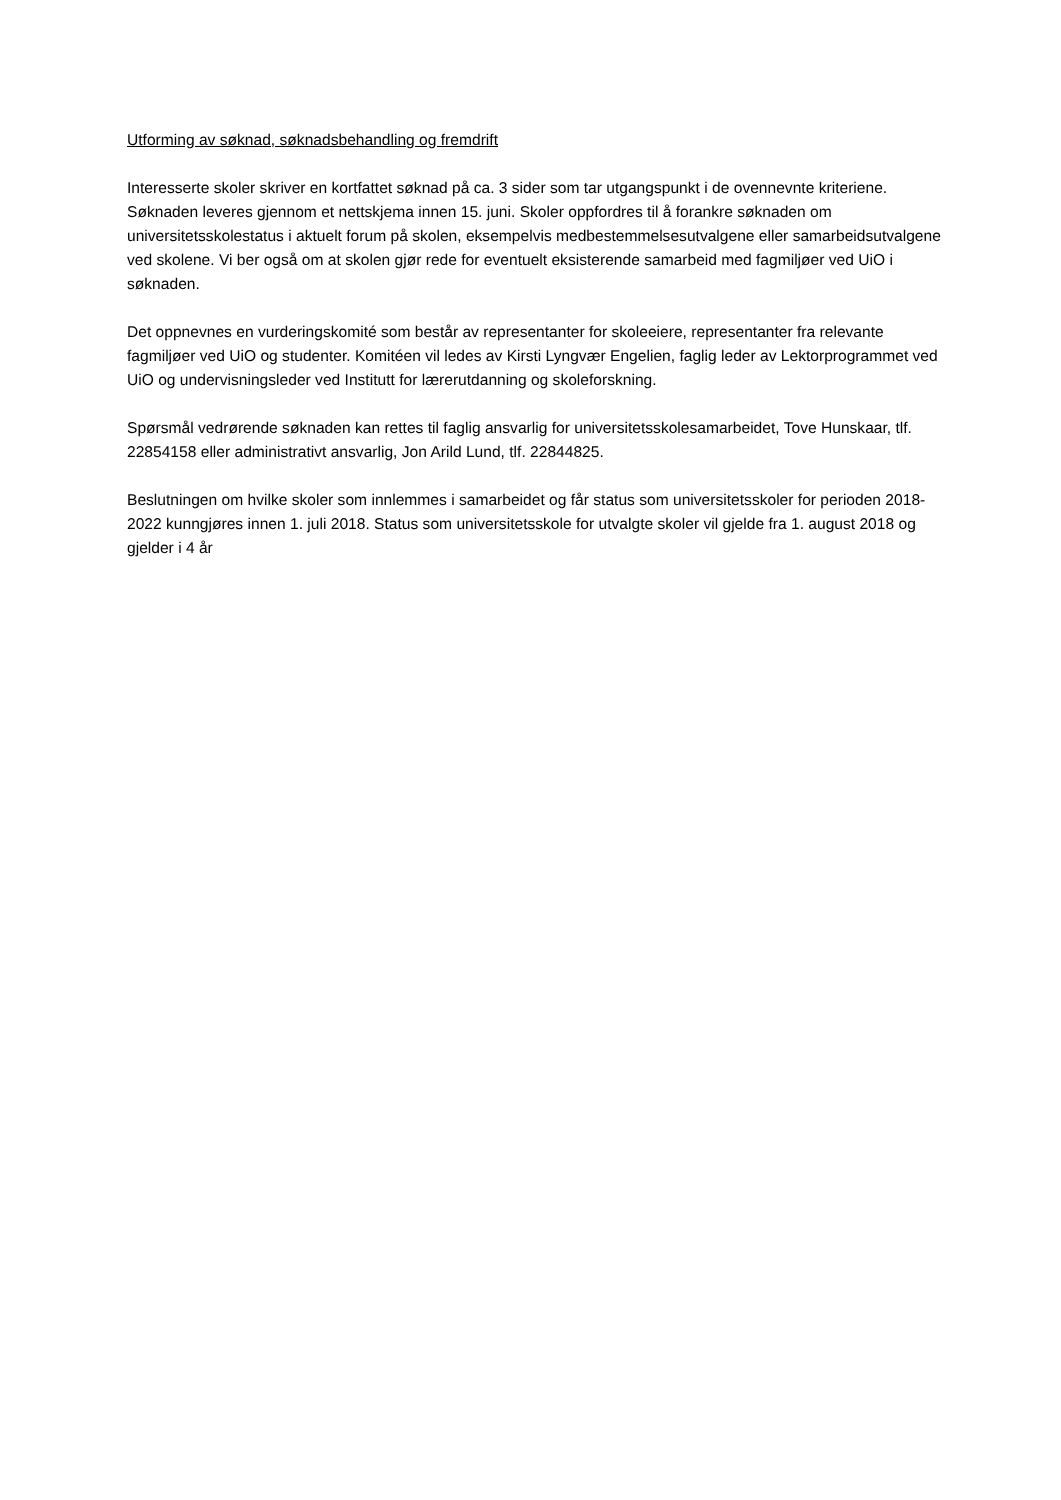Utforming av søknad, søknadsbehandling og fremdrift
Interesserte skoler skriver en kortfattet søknad på ca. 3 sider som tar utgangspunkt i de ovennevnte kriteriene. Søknaden leveres gjennom et nettskjema innen 15. juni. Skoler oppfordres til å forankre søknaden om universitetsskolestatus i aktuelt forum på skolen, eksempelvis medbestemmelsesutvalgene eller samarbeidsutvalgene ved skolene. Vi ber også om at skolen gjør rede for eventuelt eksisterende samarbeid med fagmiljøer ved UiO i søknaden.
Det oppnevnes en vurderingskomité som består av representanter for skoleeiere, representanter fra relevante fagmiljøer ved UiO og studenter. Komitéen vil ledes av Kirsti Lyngvær Engelien, faglig leder av Lektorprogrammet ved UiO og undervisningsleder ved Institutt for lærerutdanning og skoleforskning.
Spørsmål vedrørende søknaden kan rettes til faglig ansvarlig for universitetsskolesamarbeidet, Tove Hunskaar, tlf. 22854158 eller administrativt ansvarlig, Jon Arild Lund, tlf. 22844825.
Beslutningen om hvilke skoler som innlemmes i samarbeidet og får status som universitetsskoler for perioden 2018-2022 kunngjøres innen 1. juli 2018. Status som universitetsskole for utvalgte skoler vil gjelde fra 1. august 2018 og gjelder i 4 år